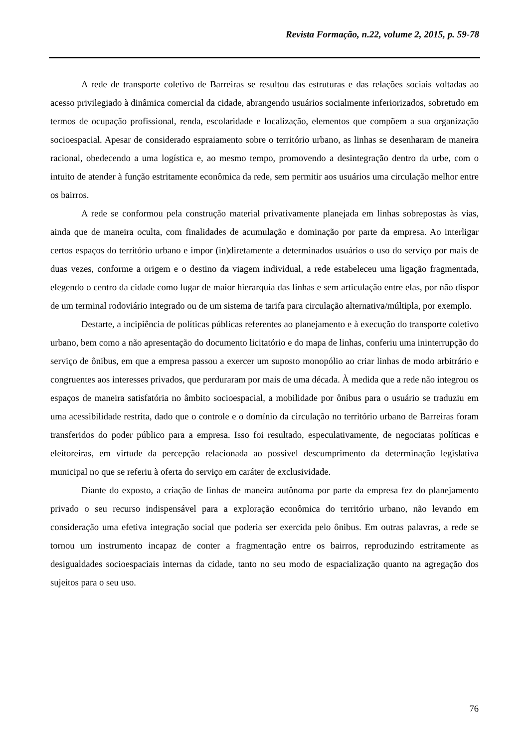Revista Formação, n.22, volume 2, 2015, p. 59-78
A rede de transporte coletivo de Barreiras se resultou das estruturas e das relações sociais voltadas ao acesso privilegiado à dinâmica comercial da cidade, abrangendo usuários socialmente inferiorizados, sobretudo em termos de ocupação profissional, renda, escolaridade e localização, elementos que compõem a sua organização socioespacial. Apesar de considerado espraiamento sobre o território urbano, as linhas se desenharam de maneira racional, obedecendo a uma logística e, ao mesmo tempo, promovendo a desintegração dentro da urbe, com o intuito de atender à função estritamente econômica da rede, sem permitir aos usuários uma circulação melhor entre os bairros.
A rede se conformou pela construção material privativamente planejada em linhas sobrepostas às vias, ainda que de maneira oculta, com finalidades de acumulação e dominação por parte da empresa. Ao interligar certos espaços do território urbano e impor (in)diretamente a determinados usuários o uso do serviço por mais de duas vezes, conforme a origem e o destino da viagem individual, a rede estabeleceu uma ligação fragmentada, elegendo o centro da cidade como lugar de maior hierarquia das linhas e sem articulação entre elas, por não dispor de um terminal rodoviário integrado ou de um sistema de tarifa para circulação alternativa/múltipla, por exemplo.
Destarte, a incipiência de políticas públicas referentes ao planejamento e à execução do transporte coletivo urbano, bem como a não apresentação do documento licitatório e do mapa de linhas, conferiu uma ininterrupção do serviço de ônibus, em que a empresa passou a exercer um suposto monopólio ao criar linhas de modo arbitrário e congruentes aos interesses privados, que perduraram por mais de uma década. À medida que a rede não integrou os espaços de maneira satisfatória no âmbito socioespacial, a mobilidade por ônibus para o usuário se traduziu em uma acessibilidade restrita, dado que o controle e o domínio da circulação no território urbano de Barreiras foram transferidos do poder público para a empresa. Isso foi resultado, especulativamente, de negociatas políticas e eleitoreiras, em virtude da percepção relacionada ao possível descumprimento da determinação legislativa municipal no que se referiu à oferta do serviço em caráter de exclusividade.
Diante do exposto, a criação de linhas de maneira autônoma por parte da empresa fez do planejamento privado o seu recurso indispensável para a exploração econômica do território urbano, não levando em consideração uma efetiva integração social que poderia ser exercida pelo ônibus. Em outras palavras, a rede se tornou um instrumento incapaz de conter a fragmentação entre os bairros, reproduzindo estritamente as desigualdades socioespaciais internas da cidade, tanto no seu modo de espacialização quanto na agregação dos sujeitos para o seu uso.
76